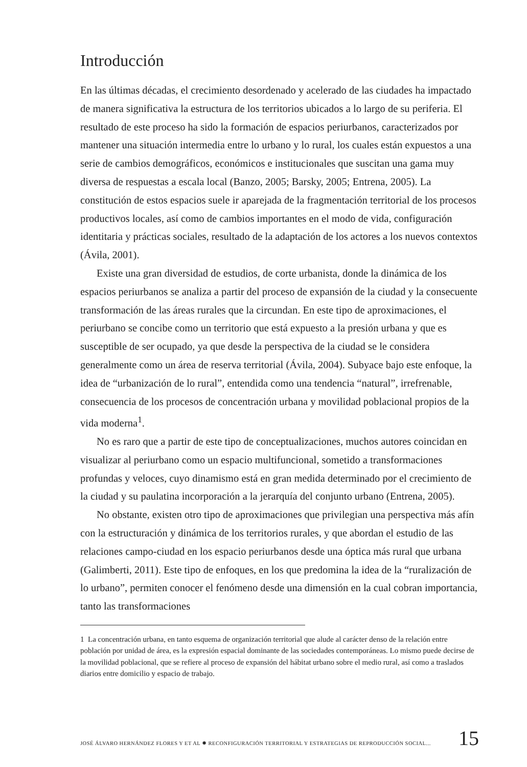Introducción
En las últimas décadas, el crecimiento desordenado y acelerado de las ciudades ha impactado de manera significativa la estructura de los territorios ubicados a lo largo de su periferia. El resultado de este proceso ha sido la formación de espacios periurbanos, caracterizados por mantener una situación intermedia entre lo urbano y lo rural, los cuales están expuestos a una serie de cambios demográficos, económicos e institucionales que suscitan una gama muy diversa de respuestas a escala local (Banzo, 2005; Barsky, 2005; Entrena, 2005). La constitución de estos espacios suele ir aparejada de la fragmentación territorial de los procesos productivos locales, así como de cambios importantes en el modo de vida, configuración identitaria y prácticas sociales, resultado de la adaptación de los actores a los nuevos contextos (Ávila, 2001).
Existe una gran diversidad de estudios, de corte urbanista, donde la dinámica de los espacios periurbanos se analiza a partir del proceso de expansión de la ciudad y la consecuente transformación de las áreas rurales que la circundan. En este tipo de aproximaciones, el periurbano se concibe como un territorio que está expuesto a la presión urbana y que es susceptible de ser ocupado, ya que desde la perspectiva de la ciudad se le considera generalmente como un área de reserva territorial (Ávila, 2004). Subyace bajo este enfoque, la idea de “urbanización de lo rural”, entendida como una tendencia “natural”, irrefrenable, consecuencia de los procesos de concentración urbana y movilidad poblacional propios de la vida moderna<sup>1</sup>.
No es raro que a partir de este tipo de conceptualizaciones, muchos autores coincidan en visualizar al periurbano como un espacio multifuncional, sometido a transformaciones profundas y veloces, cuyo dinamismo está en gran medida determinado por el crecimiento de la ciudad y su paulatina incorporación a la jerarquía del conjunto urbano (Entrena, 2005).
No obstante, existen otro tipo de aproximaciones que privilegian una perspectiva más afín con la estructuración y dinámica de los territorios rurales, y que abordan el estudio de las relaciones campo-ciudad en los espacio periurbanos desde una óptica más rural que urbana (Galimberti, 2011). Este tipo de enfoques, en los que predomina la idea de la “ruralización de lo urbano”, permiten conocer el fenómeno desde una dimensión en la cual cobran importancia, tanto las transformaciones
1 La concentración urbana, en tanto esquema de organización territorial que alude al carácter denso de la relación entre población por unidad de área, es la expresión espacial dominante de las sociedades contemporáneas. Lo mismo puede decirse de la movilidad poblacional, que se refiere al proceso de expansión del hábitat urbano sobre el medio rural, así como a traslados diarios entre domicilio y espacio de trabajo.
JOSÉ ÁLVARO HERNÁNDEZ FLORES Y ET AL ✹ RECONFIGURACIÓN TERRITORIAL Y ESTRATEGIAS DE REPRODUCCIÓN SOCIAL... 15